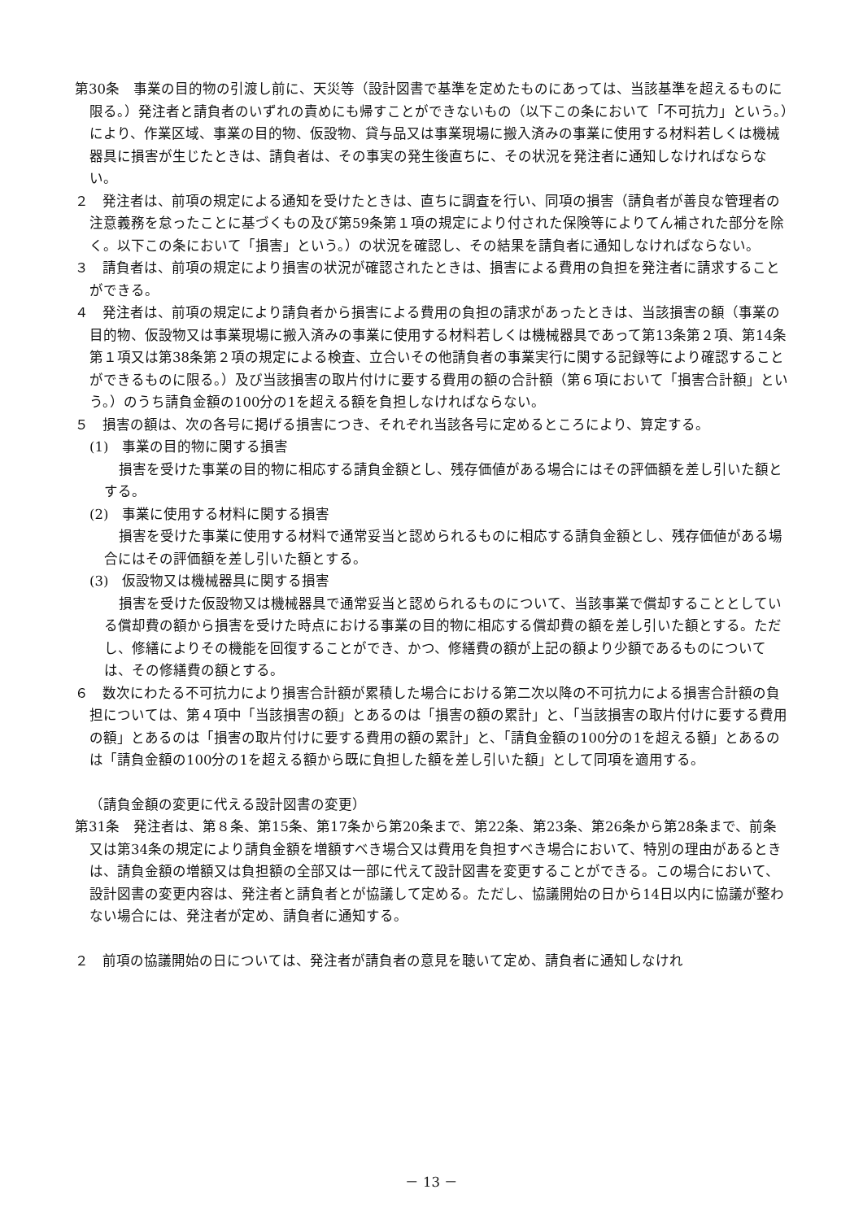第30条　事業の目的物の引渡し前に、天災等（設計図書で基準を定めたものにあっては、当該基準を超えるものに限る。）発注者と請負者のいずれの責めにも帰すことができないもの（以下この条において「不可抗力」という。）により、作業区域、事業の目的物、仮設物、貸与品又は事業現場に搬入済みの事業に使用する材料若しくは機械器具に損害が生じたときは、請負者は、その事実の発生後直ちに、その状況を発注者に通知しなければならない。
２　発注者は、前項の規定による通知を受けたときは、直ちに調査を行い、同項の損害（請負者が善良な管理者の注意義務を怠ったことに基づくもの及び第59条第１項の規定により付された保険等によりてん補された部分を除く。以下この条において「損害」という。）の状況を確認し、その結果を請負者に通知しなければならない。
３　請負者は、前項の規定により損害の状況が確認されたときは、損害による費用の負担を発注者に請求することができる。
４　発注者は、前項の規定により請負者から損害による費用の負担の請求があったときは、当該損害の額（事業の目的物、仮設物又は事業現場に搬入済みの事業に使用する材料若しくは機械器具であって第13条第２項、第14条第１項又は第38条第２項の規定による検査、立合いその他請負者の事業実行に関する記録等により確認することができるものに限る。）及び当該損害の取片付けに要する費用の額の合計額（第６項において「損害合計額」という。）のうち請負金額の100分の1を超える額を負担しなければならない。
５　損害の額は、次の各号に掲げる損害につき、それぞれ当該各号に定めるところにより、算定する。
(1)　事業の目的物に関する損害
損害を受けた事業の目的物に相応する請負金額とし、残存価値がある場合にはその評価額を差し引いた額とする。
(2)　事業に使用する材料に関する損害
損害を受けた事業に使用する材料で通常妥当と認められるものに相応する請負金額とし、残存価値がある場合にはその評価額を差し引いた額とする。
(3)　仮設物又は機械器具に関する損害
損害を受けた仮設物又は機械器具で通常妥当と認められるものについて、当該事業で償却することとしている償却費の額から損害を受けた時点における事業の目的物に相応する償却費の額を差し引いた額とする。ただし、修繕によりその機能を回復することができ、かつ、修繕費の額が上記の額より少額であるものについては、その修繕費の額とする。
６　数次にわたる不可抗力により損害合計額が累積した場合における第二次以降の不可抗力による損害合計額の負担については、第４項中「当該損害の額」とあるのは「損害の額の累計」と、「当該損害の取片付けに要する費用の額」とあるのは「損害の取片付けに要する費用の額の累計」と、「請負金額の100分の1を超える額」とあるのは「請負金額の100分の1を超える額から既に負担した額を差し引いた額」として同項を適用する。
（請負金額の変更に代える設計図書の変更）
第31条　発注者は、第８条、第15条、第17条から第20条まで、第22条、第23条、第26条から第28条まで、前条又は第34条の規定により請負金額を増額すべき場合又は費用を負担すべき場合において、特別の理由があるときは、請負金額の増額又は負担額の全部又は一部に代えて設計図書を変更することができる。この場合において、設計図書の変更内容は、発注者と請負者とが協議して定める。ただし、協議開始の日から14日以内に協議が整わない場合には、発注者が定め、請負者に通知する。
２　前項の協議開始の日については、発注者が請負者の意見を聴いて定め、請負者に通知しなけれ
－ 13 －